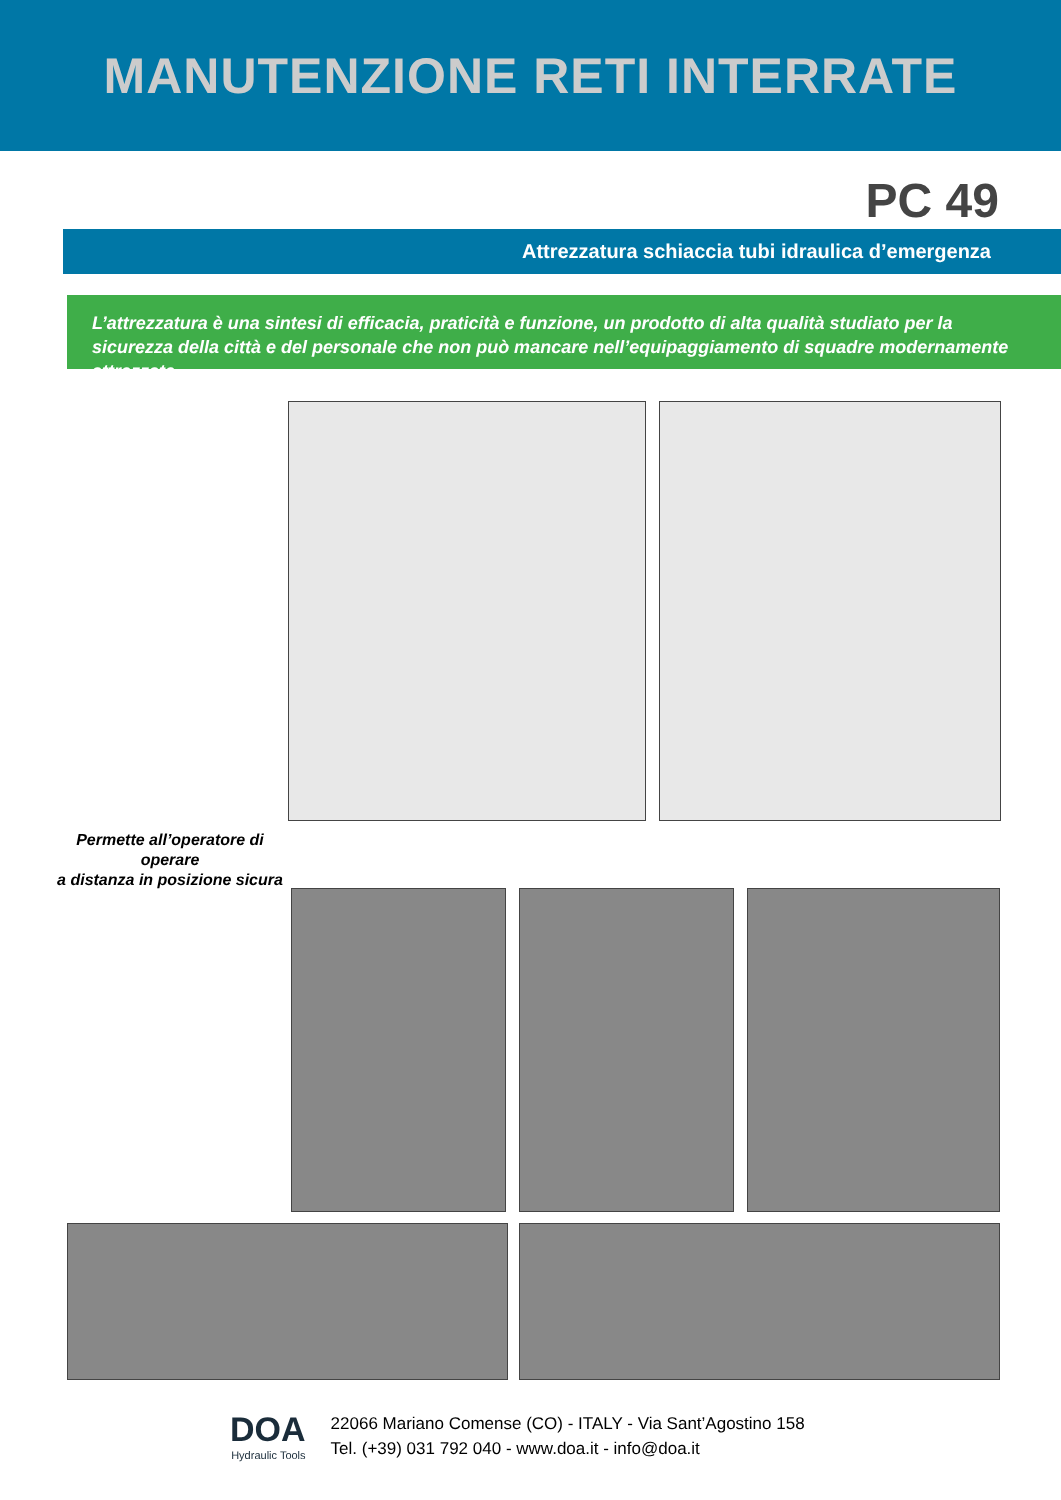MANUTENZIONE RETI INTERRATE
PC 49
Attrezzatura schiaccia tubi idraulica d’emergenza
L’attrezzatura è una sintesi di efficacia, praticità e funzione, un prodotto di alta qualità studiato per la sicurezza della città e del personale che non può mancare nell’equipaggiamento di squadre modernamente attrezzate
Permette all’operatore di operare
a distanza in posizione sicura
DOA
Hydraulic Tools
22066 Mariano Comense (CO) - ITALY - Via Sant’Agostino 158
Tel. (+39) 031 792 040 - www.doa.it - info@doa.it